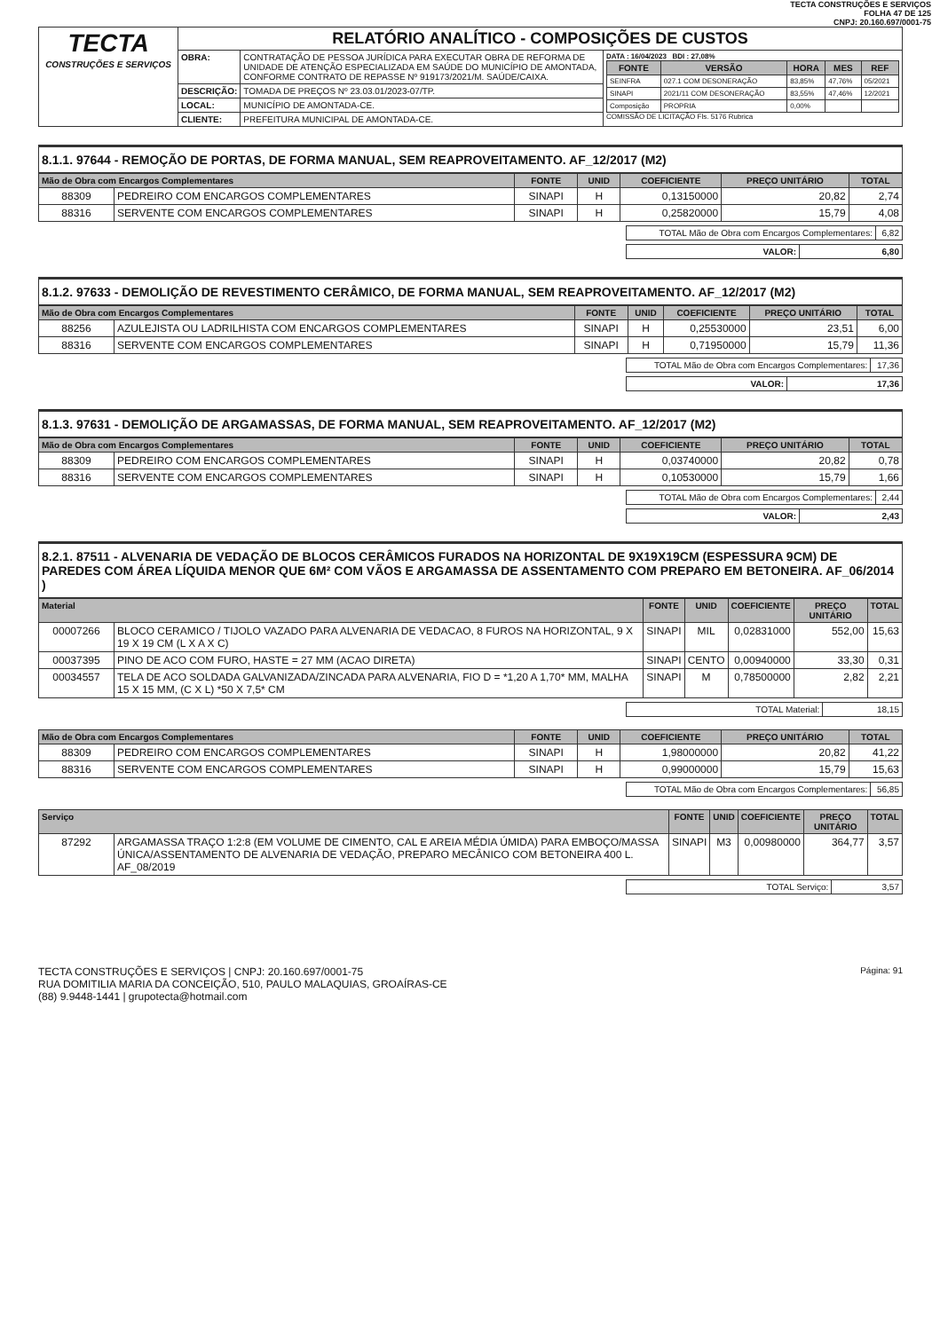TECTA CONSTRUÇÕES E SERVIÇOS
FOLHA 47 DE 125
CNPJ: 20.160.697/0001-75
| TECTA CONSTRUÇÕES E SERVIÇOS | RELATÓRIO ANALÍTICO - COMPOSIÇÕES DE CUSTOS | | |
| | OBRA: | CONTRATAÇÃO DE PESSOA JURÍDICA PARA EXECUTAR OBRA DE REFORMA DE UNIDADE DE ATENÇÃO ESPECIALIZADA EM SAÚDE DO MUNICÍPIO DE AMONTADA, CONFORME CONTRATO DE REPASSE Nº 919173/2021/M. SAÚDE/CAIXA. | DATA : 16/04/2023 BDI : 27,08% / FONTE / VERSÃO / HORA / MES / REF / / --- / --- / --- / --- / --- / / SEINFRA / 027.1 COM DESONERAÇÃO / 83,85% / 47,76% / 05/2021 / / SINAPI / 2021/11 COM DESONERAÇÃO / 83,55% / 47,46% / 12/2021 / / Composição / PROPRIA / 0,00% / / / COMISSÃO DE LICITAÇÃO Fls. 5176 Rubrica |
| | DESCRIÇÃO: | TOMADA DE PREÇOS Nº 23.03.01/2023-07/TP. | |
| | LOCAL: | MUNICÍPIO DE AMONTADA-CE. | |
| | CLIENTE: | PREFEITURA MUNICIPAL DE AMONTADA-CE. | |
8.1.1. 97644 - REMOÇÃO DE PORTAS, DE FORMA MANUAL, SEM REAPROVEITAMENTO. AF_12/2017 (M2)
| Mão de Obra com Encargos Complementares | | FONTE | UNID | COEFICIENTE | PREÇO UNITÁRIO | TOTAL |
| --- | --- | --- | --- | --- | --- | --- |
| 88309 | PEDREIRO COM ENCARGOS COMPLEMENTARES | SINAPI | H | 0,13150000 | 20,82 | 2,74 |
| 88316 | SERVENTE COM ENCARGOS COMPLEMENTARES | SINAPI | H | 0,25820000 | 15,79 | 4,08 |
| TOTAL Mão de Obra com Encargos Complementares: | 6,82 |
| VALOR: | 6,80 |
8.1.2. 97633 - DEMOLIÇÃO DE REVESTIMENTO CERÂMICO, DE FORMA MANUAL, SEM REAPROVEITAMENTO. AF_12/2017 (M2)
| Mão de Obra com Encargos Complementares | | FONTE | UNID | COEFICIENTE | PREÇO UNITÁRIO | TOTAL |
| --- | --- | --- | --- | --- | --- | --- |
| 88256 | AZULEJISTA OU LADRILHISTA COM ENCARGOS COMPLEMENTARES | SINAPI | H | 0,25530000 | 23,51 | 6,00 |
| 88316 | SERVENTE COM ENCARGOS COMPLEMENTARES | SINAPI | H | 0,71950000 | 15,79 | 11,36 |
| TOTAL Mão de Obra com Encargos Complementares: | 17,36 |
| VALOR: | 17,36 |
8.1.3. 97631 - DEMOLIÇÃO DE ARGAMASSAS, DE FORMA MANUAL, SEM REAPROVEITAMENTO. AF_12/2017 (M2)
| Mão de Obra com Encargos Complementares | | FONTE | UNID | COEFICIENTE | PREÇO UNITÁRIO | TOTAL |
| --- | --- | --- | --- | --- | --- | --- |
| 88309 | PEDREIRO COM ENCARGOS COMPLEMENTARES | SINAPI | H | 0,03740000 | 20,82 | 0,78 |
| 88316 | SERVENTE COM ENCARGOS COMPLEMENTARES | SINAPI | H | 0,10530000 | 15,79 | 1,66 |
| TOTAL Mão de Obra com Encargos Complementares: | 2,44 |
| VALOR: | 2,43 |
8.2.1. 87511 - ALVENARIA DE VEDAÇÃO DE BLOCOS CERÂMICOS FURADOS NA HORIZONTAL DE 9X19X19CM (ESPESSURA 9CM) DE PAREDES COM ÁREA LÍQUIDA MENOR QUE 6M² COM VÃOS E ARGAMASSA DE ASSENTAMENTO COM PREPARO EM BETONEIRA. AF_06/2014 )
| Material | | FONTE | UNID | COEFICIENTE | PREÇO UNITÁRIO | TOTAL |
| --- | --- | --- | --- | --- | --- | --- |
| 00007266 | BLOCO CERAMICO / TIJOLO VAZADO PARA ALVENARIA DE VEDACAO, 8 FUROS NA HORIZONTAL, 9 X 19 X 19 CM (L X A X C) | SINAPI | MIL | 0,02831000 | 552,00 | 15,63 |
| 00037395 | PINO DE ACO COM FURO, HASTE = 27 MM (ACAO DIRETA) | SINAPI | CENTO | 0,00940000 | 33,30 | 0,31 |
| 00034557 | TELA DE ACO SOLDADA GALVANIZADA/ZINCADA PARA ALVENARIA, FIO D = *1,20 A 1,70* MM, MALHA 15 X 15 MM, (C X L) *50 X 7,5* CM | SINAPI | M | 0,78500000 | 2,82 | 2,21 |
| TOTAL Material: | 18,15 |
| Mão de Obra com Encargos Complementares | | FONTE | UNID | COEFICIENTE | PREÇO UNITÁRIO | TOTAL |
| --- | --- | --- | --- | --- | --- | --- |
| 88309 | PEDREIRO COM ENCARGOS COMPLEMENTARES | SINAPI | H | 1,98000000 | 20,82 | 41,22 |
| 88316 | SERVENTE COM ENCARGOS COMPLEMENTARES | SINAPI | H | 0,99000000 | 15,79 | 15,63 |
| TOTAL Mão de Obra com Encargos Complementares: | 56,85 |
| Serviço | | FONTE | UNID | COEFICIENTE | PREÇO UNITÁRIO | TOTAL |
| --- | --- | --- | --- | --- | --- | --- |
| 87292 | ARGAMASSA TRAÇO 1:2:8 (EM VOLUME DE CIMENTO, CAL E AREIA MÉDIA ÚMIDA) PARA EMBOÇO/MASSA ÚNICA/ASSENTAMENTO DE ALVENARIA DE VEDAÇÃO, PREPARO MECÂNICO COM BETONEIRA 400 L. AF_08/2019 | SINAPI | M3 | 0,00980000 | 364,77 | 3,57 |
| TOTAL Serviço: | 3,57 |
Página: 91 TECTA CONSTRUÇÕES E SERVIÇOS | CNPJ: 20.160.697/0001-75
RUA DOMITILIA MARIA DA CONCEIÇÃO, 510, PAULO MALAQUIAS, GROAÍRAS-CE
(88) 9.9448-1441 | grupotecta@hotmail.com